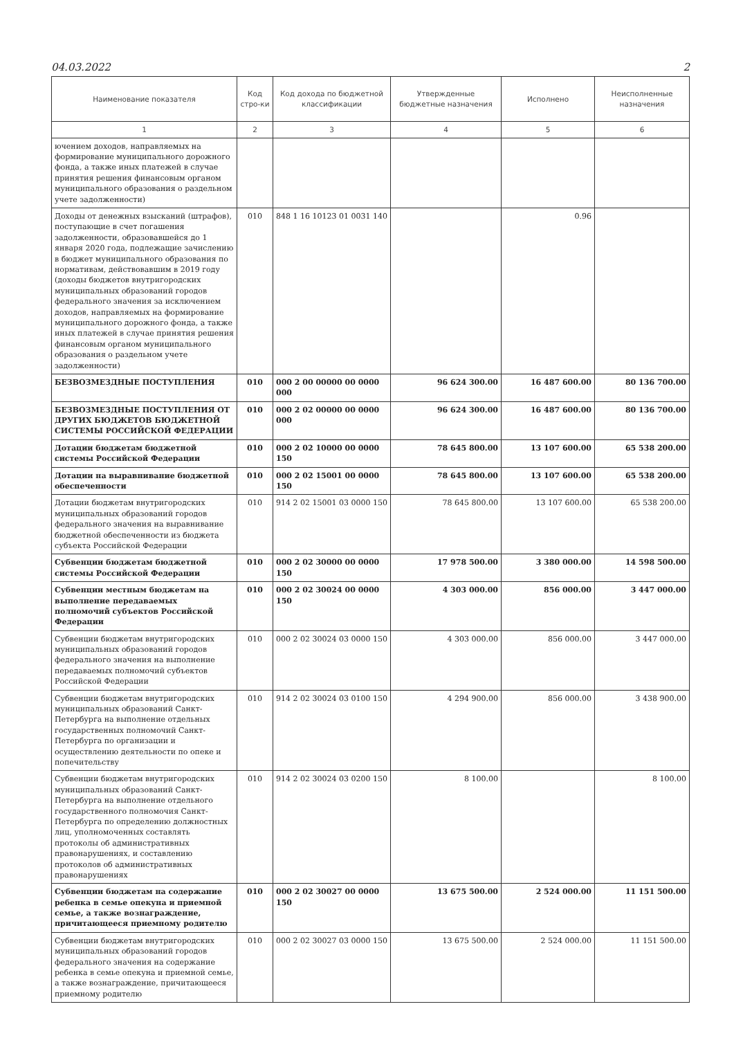04.03.2022 2
| Наименование показателя | Код стро-ки | Код дохода по бюджетной классификации | Утвержденные бюджетные назначения | Исполнено | Неисполненные назначения |
| --- | --- | --- | --- | --- | --- |
| 1 | 2 | 3 | 4 | 5 | 6 |
| ючением доходов, направляемых на формирование муниципального дорожного фонда, а также иных платежей в случае принятия решения финансовым органом муниципального образования о раздельном учете задолженности) | | | | | |
| Доходы от денежных взысканий (штрафов), поступающие в счет погашения задолженности, образовавшейся до 1 января 2020 года, подлежащие зачислению в бюджет муниципального образования по нормативам, действовавшим в 2019 году (доходы бюджетов внутригородских муниципальных образований городов федерального значения за исключением доходов, направляемых на формирование муниципального дорожного фонда, а также иных платежей в случае принятия решения финансовым органом муниципального образования о раздельном учете задолженности) | 010 | 848 1 16 10123 01 0031 140 | | 0.96 | |
| БЕЗВОЗМЕЗДНЫЕ ПОСТУПЛЕНИЯ | 010 | 000 2 00 00000 00 0000 000 | 96 624 300.00 | 16 487 600.00 | 80 136 700.00 |
| БЕЗВОЗМЕЗДНЫЕ ПОСТУПЛЕНИЯ ОТ ДРУГИХ БЮДЖЕТОВ БЮДЖЕТНОЙ СИСТЕМЫ РОССИЙСКОЙ ФЕДЕРАЦИИ | 010 | 000 2 02 00000 00 0000 000 | 96 624 300.00 | 16 487 600.00 | 80 136 700.00 |
| Дотации бюджетам бюджетной системы Российской Федерации | 010 | 000 2 02 10000 00 0000 150 | 78 645 800.00 | 13 107 600.00 | 65 538 200.00 |
| Дотации на выравнивание бюджетной обеспеченности | 010 | 000 2 02 15001 00 0000 150 | 78 645 800.00 | 13 107 600.00 | 65 538 200.00 |
| Дотации бюджетам внутригородских муниципальных образований городов федерального значения на выравнивание бюджетной обеспеченности из бюджета субъекта Российской Федерации | 010 | 914 2 02 15001 03 0000 150 | 78 645 800.00 | 13 107 600.00 | 65 538 200.00 |
| Субвенции бюджетам бюджетной системы Российской Федерации | 010 | 000 2 02 30000 00 0000 150 | 17 978 500.00 | 3 380 000.00 | 14 598 500.00 |
| Субвенции местным бюджетам на выполнение передаваемых полномочий субъектов Российской Федерации | 010 | 000 2 02 30024 00 0000 150 | 4 303 000.00 | 856 000.00 | 3 447 000.00 |
| Субвенции бюджетам внутригородских муниципальных образований городов федерального значения на выполнение передаваемых полномочий субъектов Российской Федерации | 010 | 000 2 02 30024 03 0000 150 | 4 303 000.00 | 856 000.00 | 3 447 000.00 |
| Субвенции бюджетам внутригородских муниципальных образований Санкт-Петербурга на выполнение отдельных государственных полномочий Санкт-Петербурга по организации и осуществлению деятельности по опеке и попечительству | 010 | 914 2 02 30024 03 0100 150 | 4 294 900.00 | 856 000.00 | 3 438 900.00 |
| Субвенции бюджетам внутригородских муниципальных образований Санкт-Петербурга на выполнение отдельного государственного полномочия Санкт-Петербурга по определению должностных лиц, уполномоченных составлять протоколы об административных правонарушениях, и составлению протоколов об административных правонарушениях | 010 | 914 2 02 30024 03 0200 150 | 8 100.00 | | 8 100.00 |
| Субвенции бюджетам на содержание ребенка в семье опекуна и приемной семье, а также вознаграждение, причитающееся приемному родителю | 010 | 000 2 02 30027 00 0000 150 | 13 675 500.00 | 2 524 000.00 | 11 151 500.00 |
| Субвенции бюджетам внутригородских муниципальных образований городов федерального значения на содержание ребенка в семье опекуна и приемной семье, а также вознаграждение, причитающееся приемному родителю | 010 | 000 2 02 30027 03 0000 150 | 13 675 500.00 | 2 524 000.00 | 11 151 500.00 |